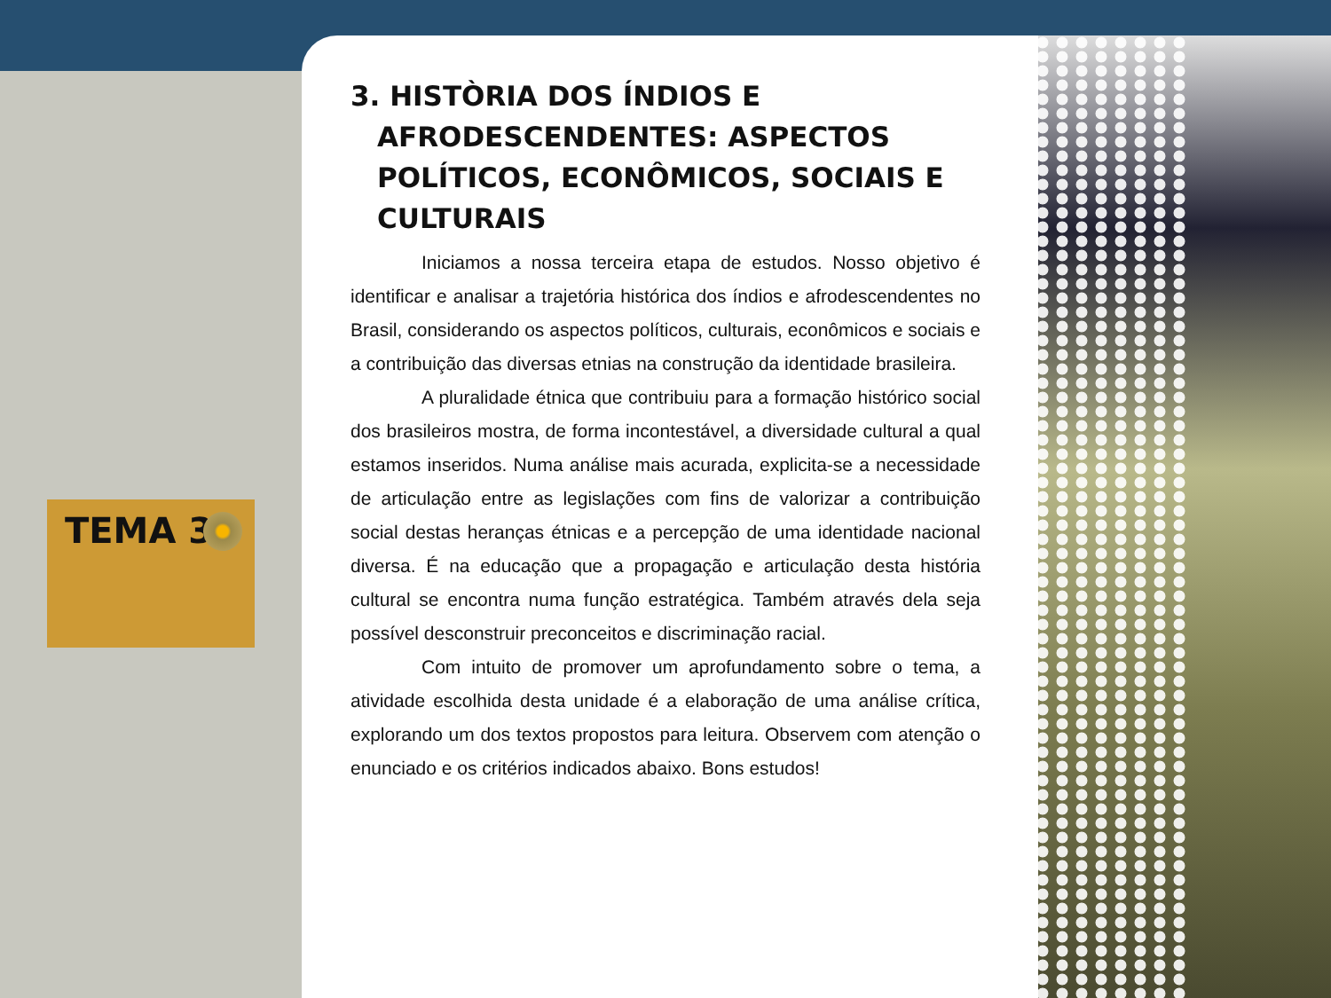TEMA 3
3. HISTÒRIA DOS ÍNDIOS E AFRODESCENDENTES: ASPECTOS POLÍTICOS, ECONÔMICOS, SOCIAIS E CULTURAIS
Iniciamos a nossa terceira etapa de estudos. Nosso objetivo é identificar e analisar a trajetória histórica dos índios e afrodescendentes no Brasil, considerando os aspectos políticos, culturais, econômicos e sociais e a contribuição das diversas etnias na construção da identidade brasileira.
A pluralidade étnica que contribuiu para a formação histórico social dos brasileiros mostra, de forma incontestável, a diversidade cultural a qual estamos inseridos. Numa análise mais acurada, explicita-se a necessidade de articulação entre as legislações com fins de valorizar a contribuição social destas heranças étnicas e a percepção de uma identidade nacional diversa. É na educação que a propagação e articulação desta história cultural se encontra numa função estratégica. Também através dela seja possível desconstruir preconceitos e discriminação racial.
Com intuito de promover um aprofundamento sobre o tema, a atividade escolhida desta unidade é a elaboração de uma análise crítica, explorando um dos textos propostos para leitura. Observem com atenção o enunciado e os critérios indicados abaixo. Bons estudos!